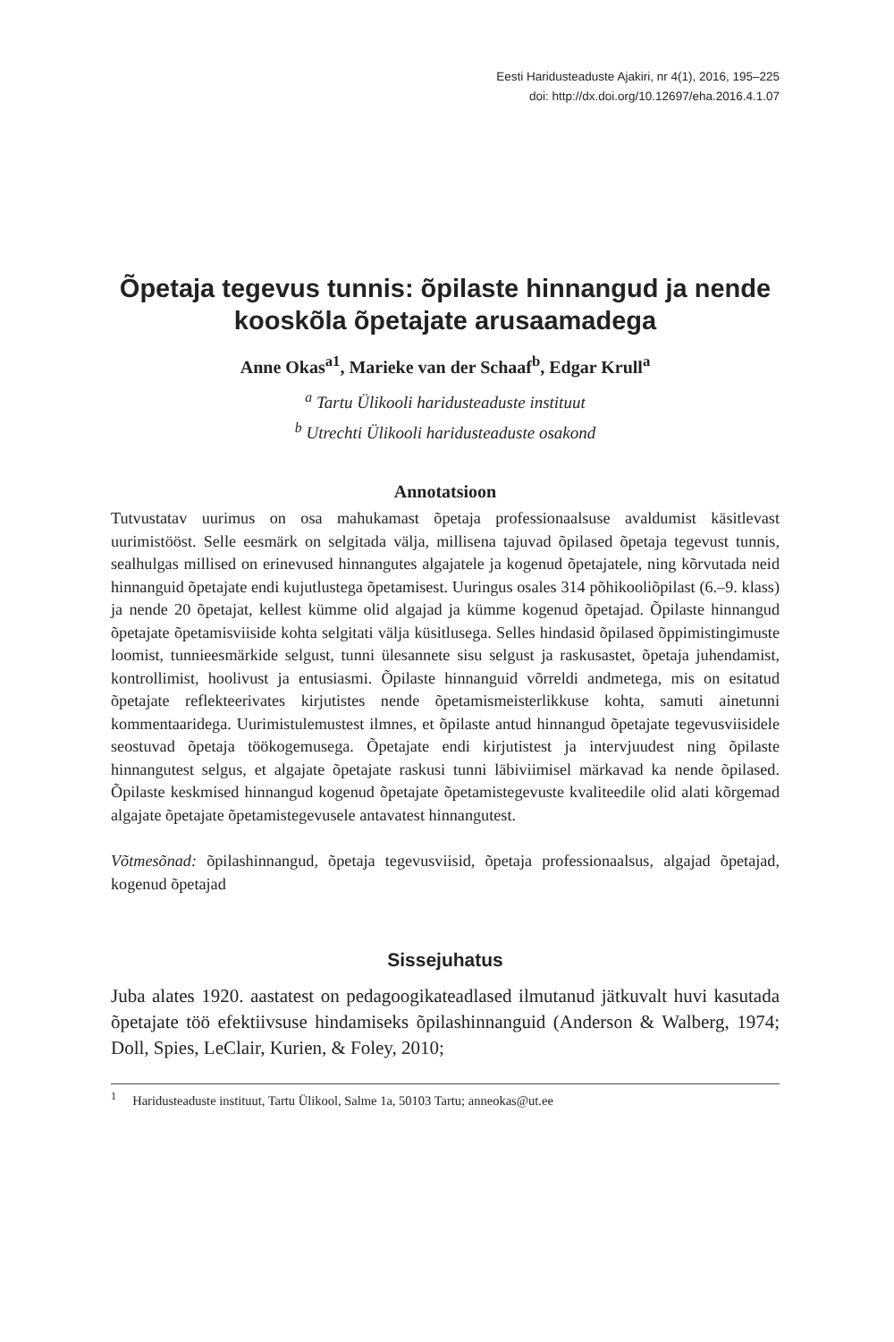Eesti Haridusteaduste Ajakiri, nr 4(1), 2016, 195–225
doi: http://dx.doi.org/10.12697/eha.2016.4.1.07
Õpetaja tegevus tunnis: õpilaste hinnangud ja nende kooskõla õpetajate arusaamadega
Anne Okas<sup>a1</sup>, Marieke van der Schaaf<sup>b</sup>, Edgar Krull<sup>a</sup>
<sup>a</sup> Tartu Ülikooli haridusteaduste instituut
<sup>b</sup> Utrechti Ülikooli haridusteaduste osakond
Annotatsioon
Tutvustatav uurimus on osa mahukamast õpetaja professionaalsuse avaldumist käsitlevast uurimistööst. Selle eesmärk on selgitada välja, millisena tajuvad õpilased õpetaja tegevust tunnis, sealhulgas millised on erinevused hinnangutes algajatele ja kogenud õpetajatele, ning kõrvutada neid hinnanguid õpetajate endi kujutlustega õpetamisest. Uuringus osales 314 põhikooliõpilast (6.–9. klass) ja nende 20 õpetajat, kellest kümme olid algajad ja kümme kogenud õpetajad. Õpilaste hinnangud õpetajate õpetamisviiside kohta selgitati välja küsitlusega. Selles hindasid õpilased õppimistingimuste loomist, tunnieesmärkide selgust, tunni ülesannete sisu selgust ja raskusastet, õpetaja juhendamist, kontrollimist, hoolivust ja entusiasmi. Õpilaste hinnanguid võrreldi andmetega, mis on esitatud õpetajate reflekteerivates kirjutistes nende õpetamismeisterlikkuse kohta, samuti ainetunni kommentaaridega. Uurimistulemustest ilmnes, et õpilaste antud hinnangud õpetajate tegevusviisidele seostuvad õpetaja töökogemusega. Õpetajate endi kirjutistest ja intervjuudest ning õpilaste hinnangutest selgus, et algajate õpetajate raskusi tunni läbiviimisel märkavad ka nende õpilased. Õpilaste keskmised hinnangud kogenud õpetajate õpetamistegevuste kvaliteedile olid alati kõrgemad algajate õpetajate õpetamistegevusele antavatest hinnangutest.
Võtmesõnad: õpilashinnangud, õpetaja tegevusviisid, õpetaja professionaalsus, algajad õpetajad, kogenud õpetajad
Sissejuhatus
Juba alates 1920. aastatest on pedagoogikateadlased ilmutanud jätkuvalt huvi kasutada õpetajate töö efektiivsuse hindamiseks õpilashinnanguid (Anderson & Walberg, 1974; Doll, Spies, LeClair, Kurien, & Foley, 2010;
<sup>1</sup> Haridusteaduste instituut, Tartu Ülikool, Salme 1a, 50103 Tartu; anneokas@ut.ee